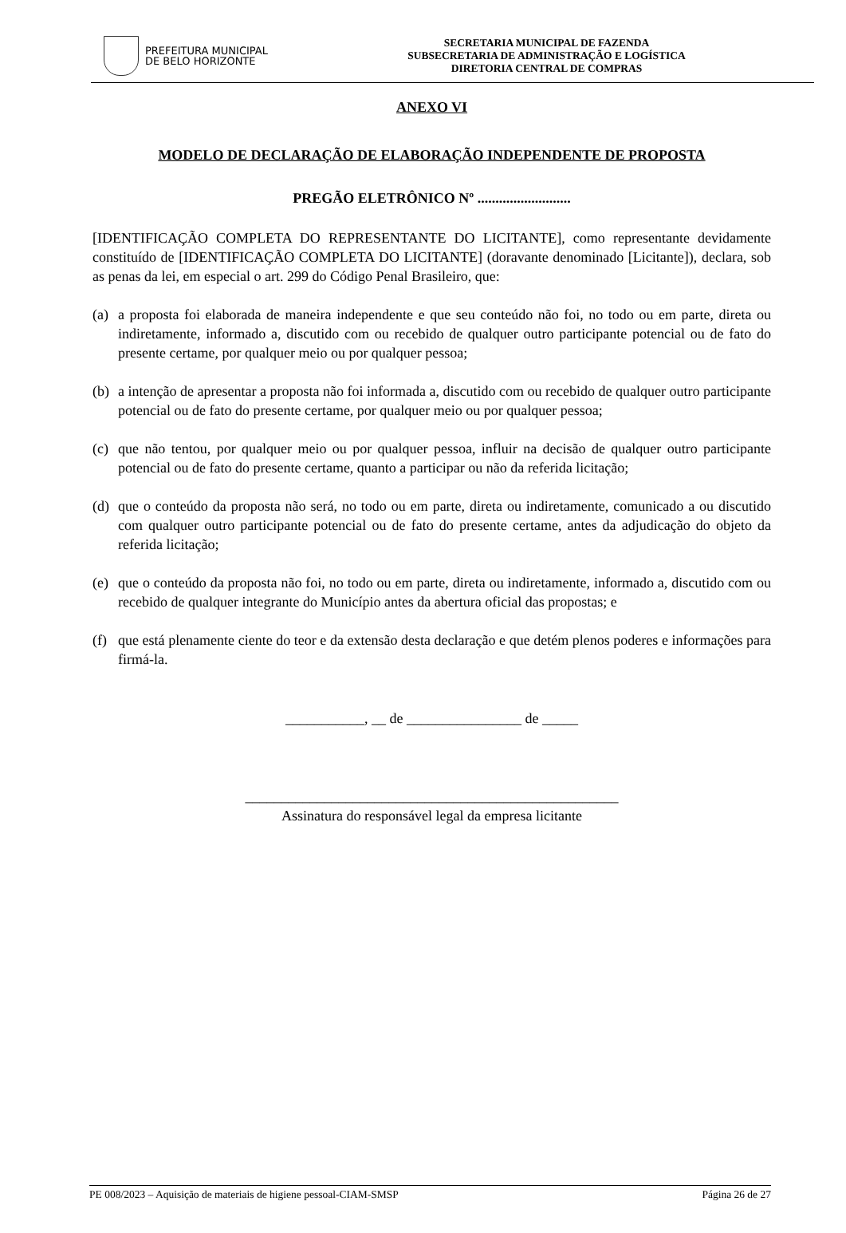PREFEITURA MUNICIPAL
DE BELO HORIZONTE
SECRETARIA MUNICIPAL DE FAZENDA
SUBSECRETARIA DE ADMINISTRAÇÃO E LOGÍSTICA
DIRETORIA CENTRAL DE COMPRAS
ANEXO VI
MODELO DE DECLARAÇÃO DE ELABORAÇÃO INDEPENDENTE DE PROPOSTA
PREGÃO ELETRÔNICO Nº ..........................
[IDENTIFICAÇÃO COMPLETA DO REPRESENTANTE DO LICITANTE], como representante devidamente constituído de [IDENTIFICAÇÃO COMPLETA DO LICITANTE] (doravante denominado [Licitante]), declara, sob as penas da lei, em especial o art. 299 do Código Penal Brasileiro, que:
(a)
a proposta foi elaborada de maneira independente e que seu conteúdo não foi, no todo ou em parte, direta ou indiretamente, informado a, discutido com ou recebido de qualquer outro participante potencial ou de fato do presente certame, por qualquer meio ou por qualquer pessoa;
(b)
a intenção de apresentar a proposta não foi informada a, discutido com ou recebido de qualquer outro participante potencial ou de fato do presente certame, por qualquer meio ou por qualquer pessoa;
(c)
que não tentou, por qualquer meio ou por qualquer pessoa, influir na decisão de qualquer outro participante potencial ou de fato do presente certame, quanto a participar ou não da referida licitação;
(d)
que o conteúdo da proposta não será, no todo ou em parte, direta ou indiretamente, comunicado a ou discutido com qualquer outro participante potencial ou de fato do presente certame, antes da adjudicação do objeto da referida licitação;
(e)
que o conteúdo da proposta não foi, no todo ou em parte, direta ou indiretamente, informado a, discutido com ou recebido de qualquer integrante do Município antes da abertura oficial das propostas; e
(f)
que está plenamente ciente do teor e da extensão desta declaração e que detém plenos poderes e informações para firmá-la.
___________, __ de ________________ de _____
____________________________________________________
Assinatura do responsável legal da empresa licitante
PE 008/2023 – Aquisição de materiais de higiene pessoal-CIAM-SMSP Página 26 de 27